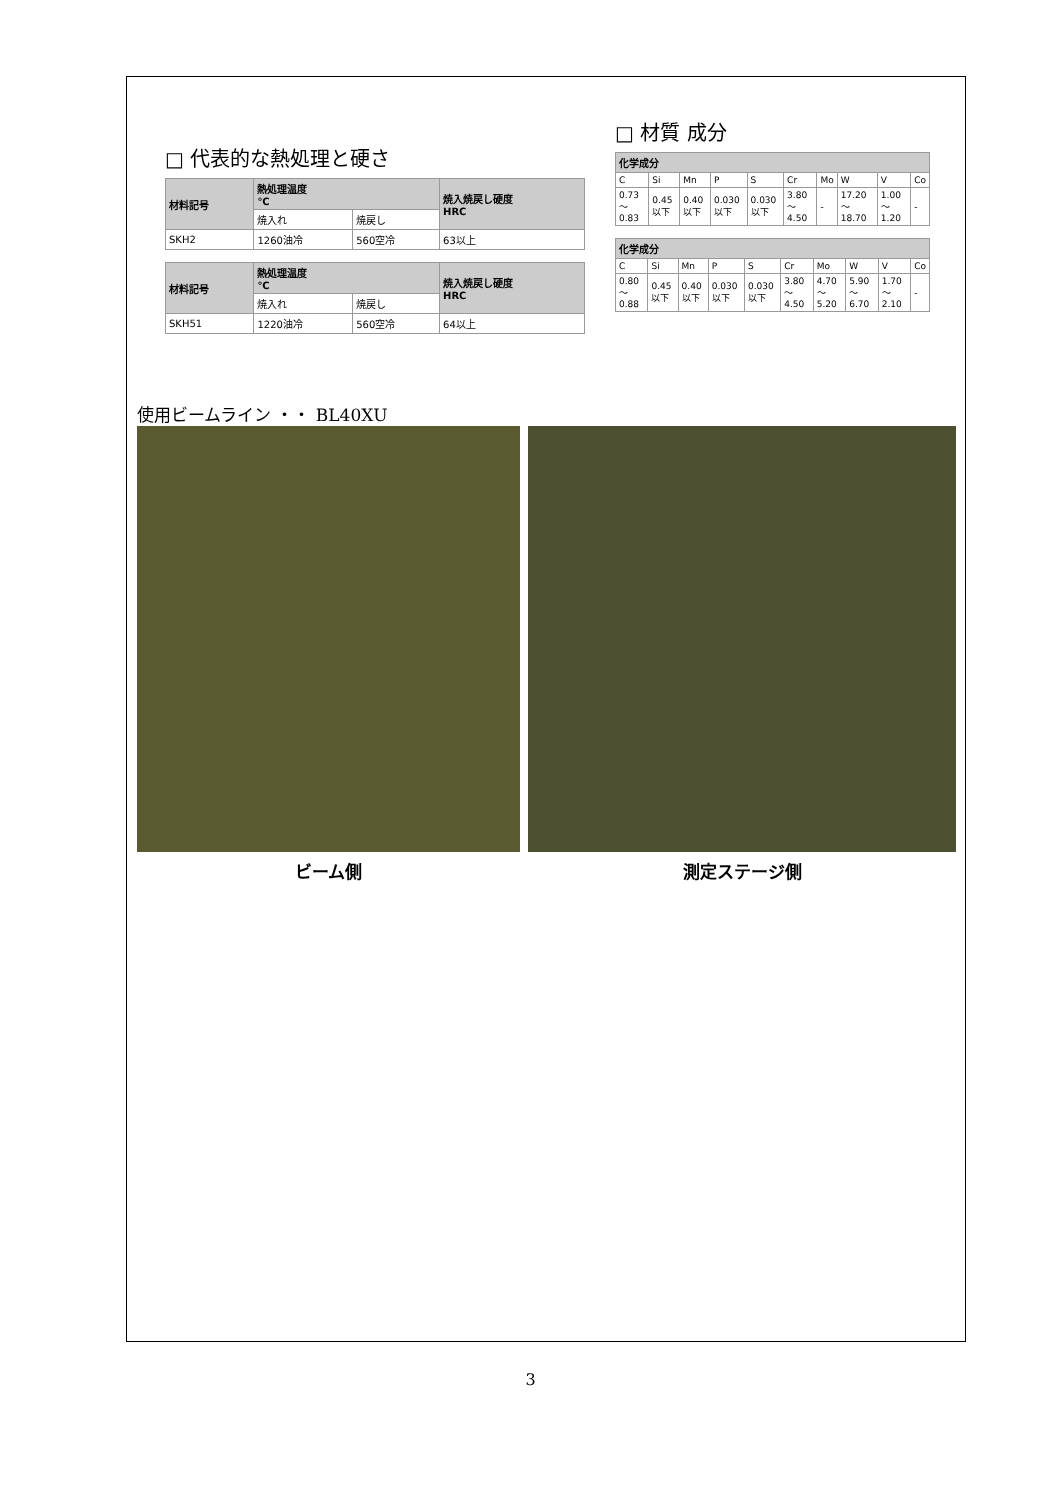□ 代表的な熱処理と硬さ
| 材料記号 | 熱処理温度 ℃ | | 焼入焼戻し硬度 HRC |
| --- | --- | --- | --- |
| | 焼入れ | 焼戻し | |
| SKH2 | 1260油冷 | 560空冷 | 63以上 |
| 材料記号 | 熱処理温度 ℃ | | 焼入焼戻し硬度 HRC |
| --- | --- | --- | --- |
| | 焼入れ | 焼戻し | |
| SKH51 | 1220油冷 | 560空冷 | 64以上 |
□ 材質 成分
| 化学成分 | | | | | | | | | |
| --- | --- | --- | --- | --- | --- | --- | --- | --- | --- |
| C | Si | Mn | P | S | Cr | Mo | W | V | Co |
| 0.73 ～ 0.83 | 0.45 以下 | 0.40 以下 | 0.030 以下 | 0.030 以下 | 3.80 ～ 4.50 | - | 17.20 ～ 18.70 | 1.00 ～ 1.20 | - |
| 化学成分 | | | | | | | | | |
| --- | --- | --- | --- | --- | --- | --- | --- | --- | --- |
| C | Si | Mn | P | S | Cr | Mo | W | V | Co |
| 0.80 ～0.88 | 0.45以下 | 0.40以下 | 0.030 以下 | 0.030 以下 | 3.80 ～4.50 | 4.70 ～5.20 | 5.90 ～6.70 | 1.70 ～2.10 | - |
使用ビームライン ・・ BL40XU
ビーム側 測定ステージ側
3